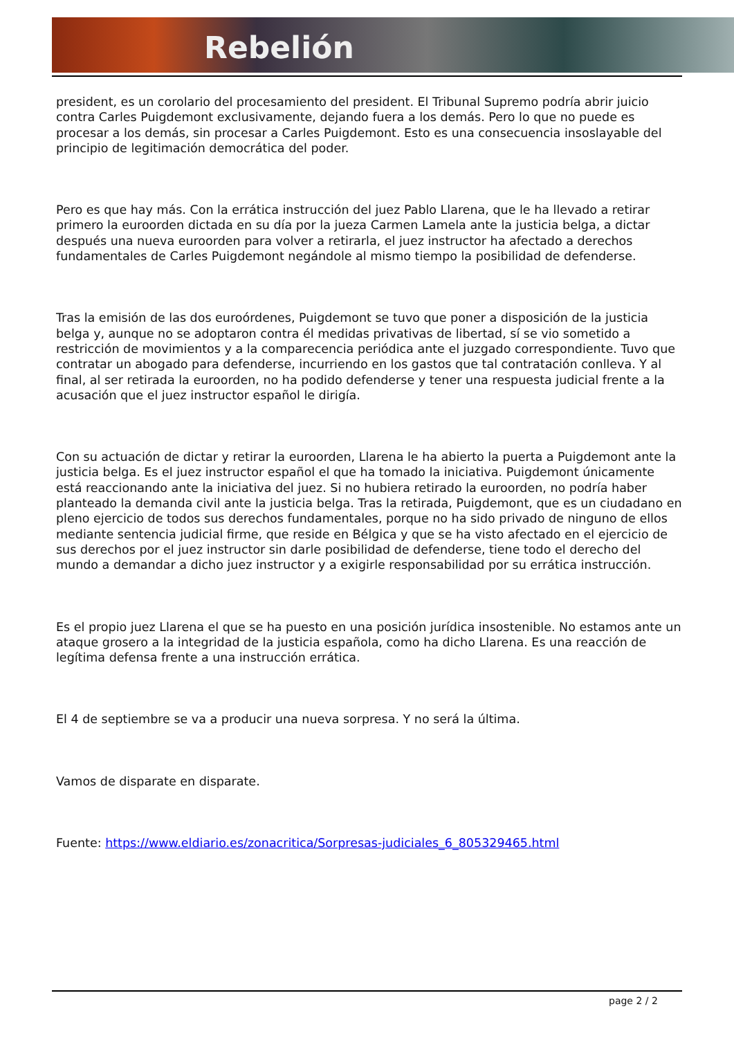Rebelión
president, es un corolario del procesamiento del president. El Tribunal Supremo podría abrir juicio contra Carles Puigdemont exclusivamente, dejando fuera a los demás. Pero lo que no puede es procesar a los demás, sin procesar a Carles Puigdemont. Esto es una consecuencia insoslayable del principio de legitimación democrática del poder.
Pero es que hay más. Con la errática instrucción del juez Pablo Llarena, que le ha llevado a retirar primero la euroorden dictada en su día por la jueza Carmen Lamela ante la justicia belga, a dictar después una nueva euroorden para volver a retirarla, el juez instructor ha afectado a derechos fundamentales de Carles Puigdemont negándole al mismo tiempo la posibilidad de defenderse.
Tras la emisión de las dos euroórdenes, Puigdemont se tuvo que poner a disposición de la justicia belga y, aunque no se adoptaron contra él medidas privativas de libertad, sí se vio sometido a restricción de movimientos y a la comparecencia periódica ante el juzgado correspondiente. Tuvo que contratar un abogado para defenderse, incurriendo en los gastos que tal contratación conlleva. Y al final, al ser retirada la euroorden, no ha podido defenderse y tener una respuesta judicial frente a la acusación que el juez instructor español le dirigía.
Con su actuación de dictar y retirar la euroorden, Llarena le ha abierto la puerta a Puigdemont ante la justicia belga. Es el juez instructor español el que ha tomado la iniciativa. Puigdemont únicamente está reaccionando ante la iniciativa del juez. Si no hubiera retirado la euroorden, no podría haber planteado la demanda civil ante la justicia belga. Tras la retirada, Puigdemont, que es un ciudadano en pleno ejercicio de todos sus derechos fundamentales, porque no ha sido privado de ninguno de ellos mediante sentencia judicial firme, que reside en Bélgica y que se ha visto afectado en el ejercicio de sus derechos por el juez instructor sin darle posibilidad de defenderse, tiene todo el derecho del mundo a demandar a dicho juez instructor y a exigirle responsabilidad por su errática instrucción.
Es el propio juez Llarena el que se ha puesto en una posición jurídica insostenible. No estamos ante un ataque grosero a la integridad de la justicia española, como ha dicho Llarena. Es una reacción de legítima defensa frente a una instrucción errática.
El 4 de septiembre se va a producir una nueva sorpresa. Y no será la última.
Vamos de disparate en disparate.
Fuente: https://www.eldiario.es/zonacritica/Sorpresas-judiciales_6_805329465.html
page 2 / 2